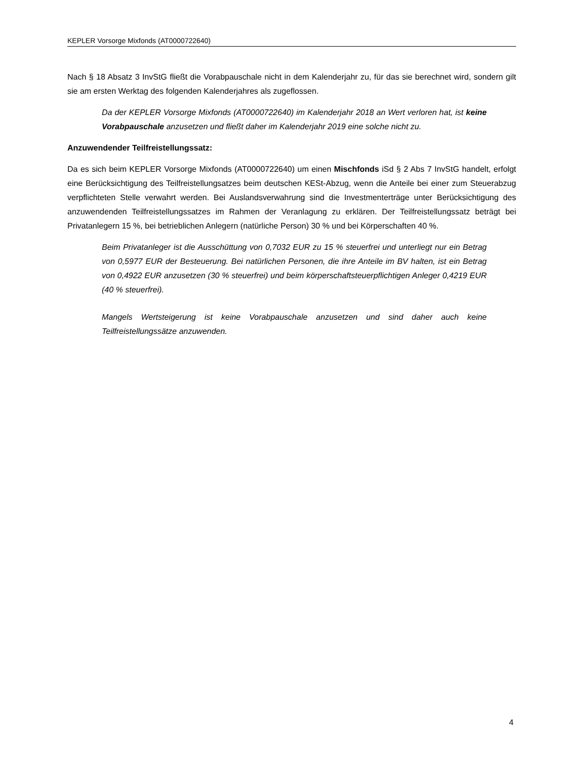KEPLER Vorsorge Mixfonds (AT0000722640)
Nach § 18 Absatz 3 InvStG fließt die Vorabpauschale nicht in dem Kalenderjahr zu, für das sie berechnet wird, sondern gilt sie am ersten Werktag des folgenden Kalenderjahres als zugeflossen.
Da der KEPLER Vorsorge Mixfonds (AT0000722640) im Kalenderjahr 2018 an Wert verloren hat, ist keine Vorabpauschale anzusetzen und fließt daher im Kalenderjahr 2019 eine solche nicht zu.
Anzuwendender Teilfreistellungssatz:
Da es sich beim KEPLER Vorsorge Mixfonds (AT0000722640) um einen Mischfonds iSd § 2 Abs 7 InvStG handelt, erfolgt eine Berücksichtigung des Teilfreistellungsatzes beim deutschen KESt-Abzug, wenn die Anteile bei einer zum Steuerabzug verpflichteten Stelle verwahrt werden. Bei Auslandsverwahrung sind die Investmenterträge unter Berücksichtigung des anzuwendenden Teilfreistellungssatzes im Rahmen der Veranlagung zu erklären. Der Teilfreistellungssatz beträgt bei Privatanlegern 15 %, bei betrieblichen Anlegern (natürliche Person) 30 % und bei Körperschaften 40 %.
Beim Privatanleger ist die Ausschüttung von 0,7032 EUR zu 15 % steuerfrei und unterliegt nur ein Betrag von 0,5977 EUR der Besteuerung. Bei natürlichen Personen, die ihre Anteile im BV halten, ist ein Betrag von 0,4922 EUR anzusetzen (30 % steuerfrei) und beim körperschaftsteuerpflichtigen Anleger 0,4219 EUR (40 % steuerfrei).
Mangels Wertsteigerung ist keine Vorabpauschale anzusetzen und sind daher auch keine Teilfreistellungssätze anzuwenden.
4